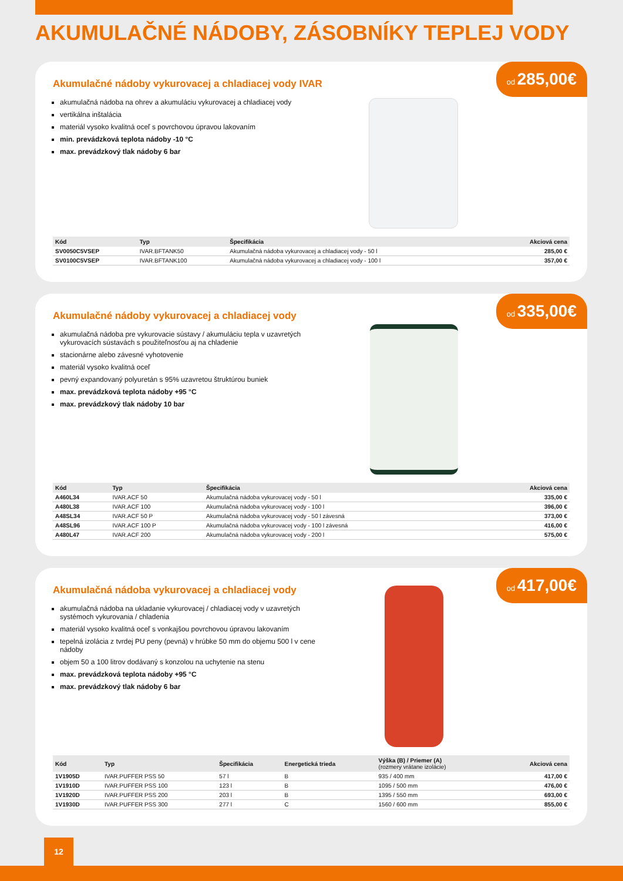AKUMULAČNÉ NÁDOBY, ZÁSOBNÍKY TEPLEJ VODY
od 285,00€
Akumulačné nádoby vykurovacej a chladiacej vody IVAR
akumulačná nádoba na ohrev a akumuláciu vykurovacej a chladiacej vody
vertikálna inštalácia
materiál vysoko kvalitná oceľ s povrchovou úpravou lakovaním
min. prevádzková teplota nádoby -10 °C
max. prevádzkový tlak nádoby 6 bar
| Kód | Typ | Špecifikácia | Akciová cena |
| --- | --- | --- | --- |
| SV0050C5VSEP | IVAR.BFTANK50 | Akumulačná nádoba vykurovacej a chladiacej vody - 50 l | 285,00 € |
| SV0100C5VSEP | IVAR.BFTANK100 | Akumulačná nádoba vykurovacej a chladiacej vody - 100 l | 357,00 € |
od 335,00€
Akumulačné nádoby vykurovacej a chladiacej vody
akumulačná nádoba pre vykurovacie sústavy / akumuláciu tepla v uzavretých vykurovacích sústavách s použiteľnosťou aj na chladenie
stacionárne alebo závesné vyhotovenie
materiál vysoko kvalitná oceľ
pevný expandovaný polyuretán s 95% uzavretou štruktúrou buniek
max. prevádzková teplota nádoby +95 °C
max. prevádzkový tlak nádoby 10 bar
| Kód | Typ | Špecifikácia | Akciová cena |
| --- | --- | --- | --- |
| A460L34 | IVAR.ACF 50 | Akumulačná nádoba vykurovacej vody - 50 l | 335,00 € |
| A480L38 | IVAR.ACF 100 | Akumulačná nádoba vykurovacej vody - 100 l | 396,00 € |
| A48SL34 | IVAR.ACF 50 P | Akumulačná nádoba vykurovacej vody - 50 l závesná | 373,00 € |
| A48SL96 | IVAR.ACF 100 P | Akumulačná nádoba vykurovacej vody - 100 l závesná | 416,00 € |
| A480L47 | IVAR.ACF 200 | Akumulačná nádoba vykurovacej vody - 200 l | 575,00 € |
od 417,00€
Akumulačná nádoba vykurovacej a chladiacej vody
akumulačná nádoba na ukladanie vykurovacej / chladiacej vody v uzavretých systémoch vykurovania / chladenia
materiál vysoko kvalitná oceľ s vonkajšou povrchovou úpravou lakovaním
tepelná izolácia z tvrdej PU peny (pevná) v hrúbke 50 mm do objemu 500 l v cene nádoby
objem 50 a 100 litrov dodávaný s konzolou na uchytenie na stenu
max. prevádzková teplota nádoby +95 °C
max. prevádzkový tlak nádoby 6 bar
| Kód | Typ | Špecifikácia | Energetická trieda | Výška (B) / Priemer (A) (rozmery vrátane izolácie) | Akciová cena |
| --- | --- | --- | --- | --- | --- |
| 1V1905D | IVAR.PUFFER PSS 50 | 57 l | B | 935 / 400 mm | 417,00 € |
| 1V1910D | IVAR.PUFFER PSS 100 | 123 l | B | 1095 / 500 mm | 476,00 € |
| 1V1920D | IVAR.PUFFER PSS 200 | 203 l | B | 1395 / 550 mm | 693,00 € |
| 1V1930D | IVAR.PUFFER PSS 300 | 277 l | C | 1560 / 600 mm | 855,00 € |
12